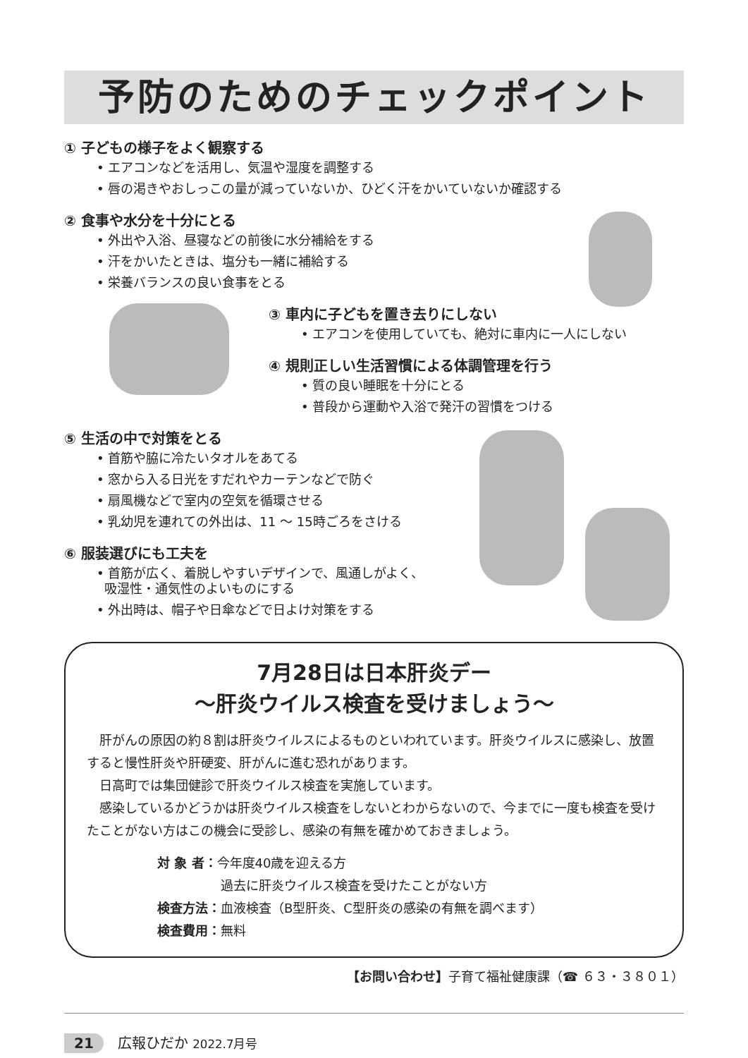予防のためのチェックポイント
① 子どもの様子をよく観察する
• エアコンなどを活用し、気温や湿度を調整する
• 唇の渇きやおしっこの量が減っていないか、ひどく汗をかいていないか確認する
② 食事や水分を十分にとる
• 外出や入浴、昼寝などの前後に水分補給をする
• 汗をかいたときは、塩分も一緒に補給する
• 栄養バランスの良い食事をとる
③ 車内に子どもを置き去りにしない
• エアコンを使用していても、絶対に車内に一人にしない
④ 規則正しい生活習慣による体調管理を行う
• 質の良い睡眠を十分にとる
• 普段から運動や入浴で発汗の習慣をつける
⑤ 生活の中で対策をとる
• 首筋や脇に冷たいタオルをあてる
• 窓から入る日光をすだれやカーテンなどで防ぐ
• 扇風機などで室内の空気を循環させる
• 乳幼児を連れての外出は、11 ～ 15時ごろをさける
⑥ 服装選びにも工夫を
• 首筋が広く、着脱しやすいデザインで、風通しがよく、
吸湿性・通気性のよいものにする
• 外出時は、帽子や日傘などで日よけ対策をする
7月28日は日本肝炎デー
～肝炎ウイルス検査を受けましょう～
　肝がんの原因の約８割は肝炎ウイルスによるものといわれています。肝炎ウイルスに感染し、放置すると慢性肝炎や肝硬変、肝がんに進む恐れがあります。
　日高町では集団健診で肝炎ウイルス検査を実施しています。
　感染しているかどうかは肝炎ウイルス検査をしないとわからないので、今までに一度も検査を受けたことがない方はこの機会に受診し、感染の有無を確かめておきましょう。
対 象 者：今年度40歳を迎える方
     過去に肝炎ウイルス検査を受けたことがない方
検査方法：血液検査（B型肝炎、C型肝炎の感染の有無を調べます）
検査費用：無料
【お問い合わせ】子育て福祉健康課（☎ ６３・３８０１）
21 広報ひだか 2022.7月号